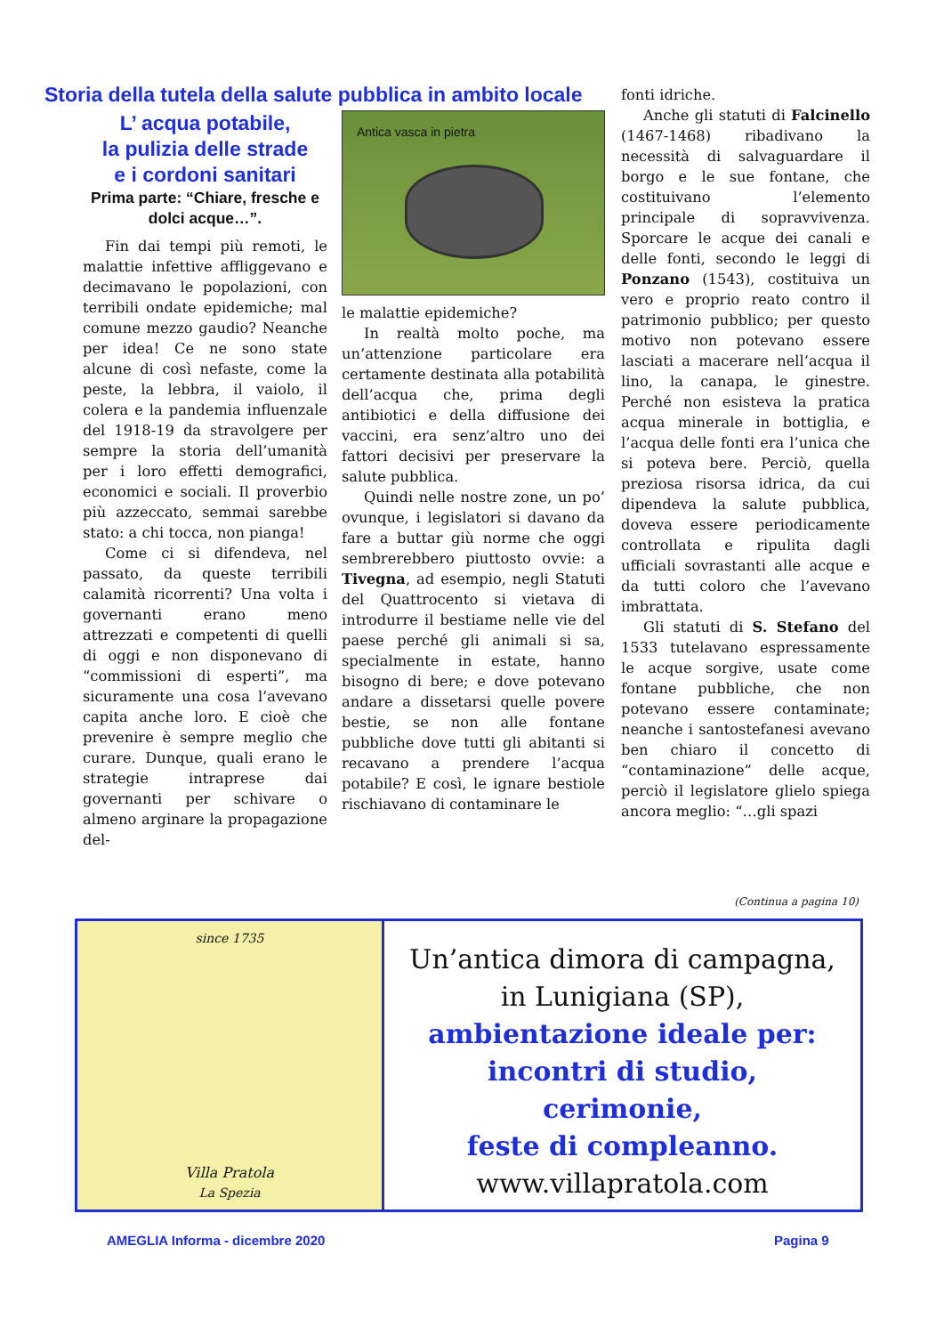Storia della tutela della salute pubblica in ambito locale
L’ acqua potabile,
la pulizia delle strade
e i cordoni sanitari
Prima parte: “Chiare, fresche e dolci acque…”.
Fin dai tempi più remoti, le malattie infettive affliggevano e decimavano le popolazioni, con terribili ondate epidemiche; mal comune mezzo gaudio? Neanche per idea! Ce ne sono state alcune di così nefaste, come la peste, la lebbra, il vaiolo, il colera e la pandemia influenzale del 1918-19 da stravolgere per sempre la storia dell’umanità per i loro effetti demografici, economici e sociali. Il proverbio più azzeccato, semmai sarebbe stato: a chi tocca, non pianga!
Come ci si difendeva, nel passato, da queste terribili calamità ricorrenti? Una volta i governanti erano meno attrezzati e competenti di quelli di oggi e non disponevano di “commissioni di esperti”, ma sicuramente una cosa l’avevano capita anche loro. E cioè che prevenire è sempre meglio che curare. Dunque, quali erano le strategie intraprese dai governanti per schivare o almeno arginare la propagazione del-
Antica vasca in pietra
le malattie epidemiche?
In realtà molto poche, ma un’attenzione particolare era certamente destinata alla potabilità dell’acqua che, prima degli antibiotici e della diffusione dei vaccini, era senz’altro uno dei fattori decisivi per preservare la salute pubblica.
Quindi nelle nostre zone, un po’ ovunque, i legislatori si davano da fare a buttar giù norme che oggi sembrerebbero piuttosto ovvie: a Tivegna, ad esempio, negli Statuti del Quattrocento si vietava di introdurre il bestiame nelle vie del paese perché gli animali si sa, specialmente in estate, hanno bisogno di bere; e dove potevano andare a dissetarsi quelle povere bestie, se non alle fontane pubbliche dove tutti gli abitanti si recavano a prendere l’acqua potabile? E così, le ignare bestiole rischiavano di contaminare le
fonti idriche.
Anche gli statuti di Falcinello (1467-1468) ribadivano la necessità di salvaguardare il borgo e le sue fontane, che costituivano l’elemento principale di sopravvivenza. Sporcare le acque dei canali e delle fonti, secondo le leggi di Ponzano (1543), costituiva un vero e proprio reato contro il patrimonio pubblico; per questo motivo non potevano essere lasciati a macerare nell’acqua il lino, la canapa, le ginestre. Perché non esisteva la pratica acqua minerale in bottiglia, e l’acqua delle fonti era l’unica che si poteva bere. Perciò, quella preziosa risorsa idrica, da cui dipendeva la salute pubblica, doveva essere periodicamente controllata e ripulita dagli ufficiali sovrastanti alle acque e da tutti coloro che l’avevano imbrattata.
Gli statuti di S. Stefano del 1533 tutelavano espressamente le acque sorgive, usate come fontane pubbliche, che non potevano essere contaminate; neanche i santostefanesi avevano ben chiaro il concetto di “contaminazione” delle acque, perciò il legislatore glielo spiega ancora meglio: “…gli spazi
(Continua a pagina 10)
since 1735
Villa Pratola
La Spezia
Un’antica dimora di campagna,
in Lunigiana (SP),
ambientazione ideale per:
incontri di studio,
cerimonie,
feste di compleanno.
www.villapratola.com
AMEGLIA Informa - dicembre 2020
Pagina 9